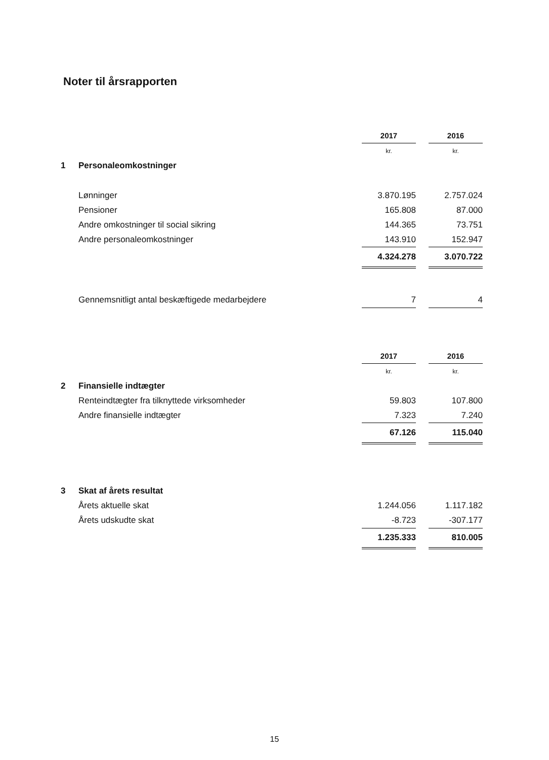Noter til årsrapporten
| | | 2017 | | 2016 |
| | | kr. | | kr. |
| 1 | Personaleomkostninger | | | |
| | Lønninger | 3.870.195 | | 2.757.024 |
| | Pensioner | 165.808 | | 87.000 |
| | Andre omkostninger til social sikring | 144.365 | | 73.751 |
| | Andre personaleomkostninger | 143.910 | | 152.947 |
| | | 4.324.278 | | 3.070.722 |
| | Gennemsnitligt antal beskæftigede medarbejdere | 7 | | 4 |
| | | 2017 | | 2016 |
| | | kr. | | kr. |
| 2 | Finansielle indtægter | | | |
| | Renteindtægter fra tilknyttede virksomheder | 59.803 | | 107.800 |
| | Andre finansielle indtægter | 7.323 | | 7.240 |
| | | 67.126 | | 115.040 |
| 3 | Skat af årets resultat | | | |
| | Årets aktuelle skat | 1.244.056 | | 1.117.182 |
| | Årets udskudte skat | -8.723 | | -307.177 |
| | | 1.235.333 | | 810.005 |
15